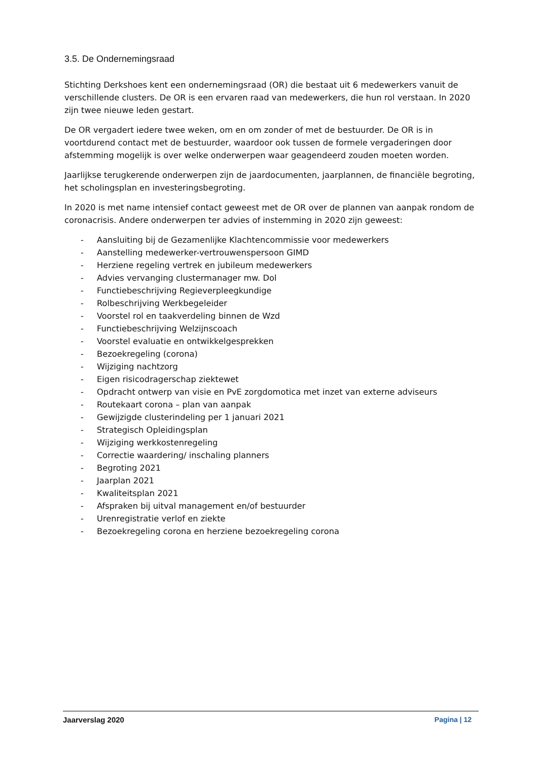3.5. De Ondernemingsraad
Stichting Derkshoes kent een ondernemingsraad (OR) die bestaat uit 6 medewerkers vanuit de verschillende clusters. De OR is een ervaren raad van medewerkers, die hun rol verstaan. In 2020 zijn twee nieuwe leden gestart.
De OR vergadert iedere twee weken, om en om zonder of met de bestuurder. De OR is in voortdurend contact met de bestuurder, waardoor ook tussen de formele vergaderingen door afstemming mogelijk is over welke onderwerpen waar geagendeerd zouden moeten worden.
Jaarlijkse terugkerende onderwerpen zijn de jaardocumenten, jaarplannen, de financiële begroting, het scholingsplan en investeringsbegroting.
In 2020 is met name intensief contact geweest met de OR over de plannen van aanpak rondom de coronacrisis. Andere onderwerpen ter advies of instemming in 2020 zijn geweest:
- Aansluiting bij de Gezamenlijke Klachtencommissie voor medewerkers
- Aanstelling medewerker-vertrouwenspersoon GIMD
- Herziene regeling vertrek en jubileum medewerkers
- Advies vervanging clustermanager mw. Dol
- Functiebeschrijving Regieverpleegkundige
- Rolbeschrijving Werkbegeleider
- Voorstel rol en taakverdeling binnen de Wzd
- Functiebeschrijving Welzijnscoach
- Voorstel evaluatie en ontwikkelgesprekken
- Bezoekregeling (corona)
- Wijziging nachtzorg
- Eigen risicodragerschap ziektewet
- Opdracht ontwerp van visie en PvE zorgdomotica met inzet van externe adviseurs
- Routekaart corona – plan van aanpak
- Gewijzigde clusterindeling per 1 januari 2021
- Strategisch Opleidingsplan
- Wijziging werkkostenregeling
- Correctie waardering/ inschaling planners
- Begroting 2021
- Jaarplan 2021
- Kwaliteitsplan 2021
- Afspraken bij uitval management en/of bestuurder
- Urenregistratie verlof en ziekte
- Bezoekregeling corona en herziene bezoekregeling corona
Jaarverslag 2020 Pagina | 12